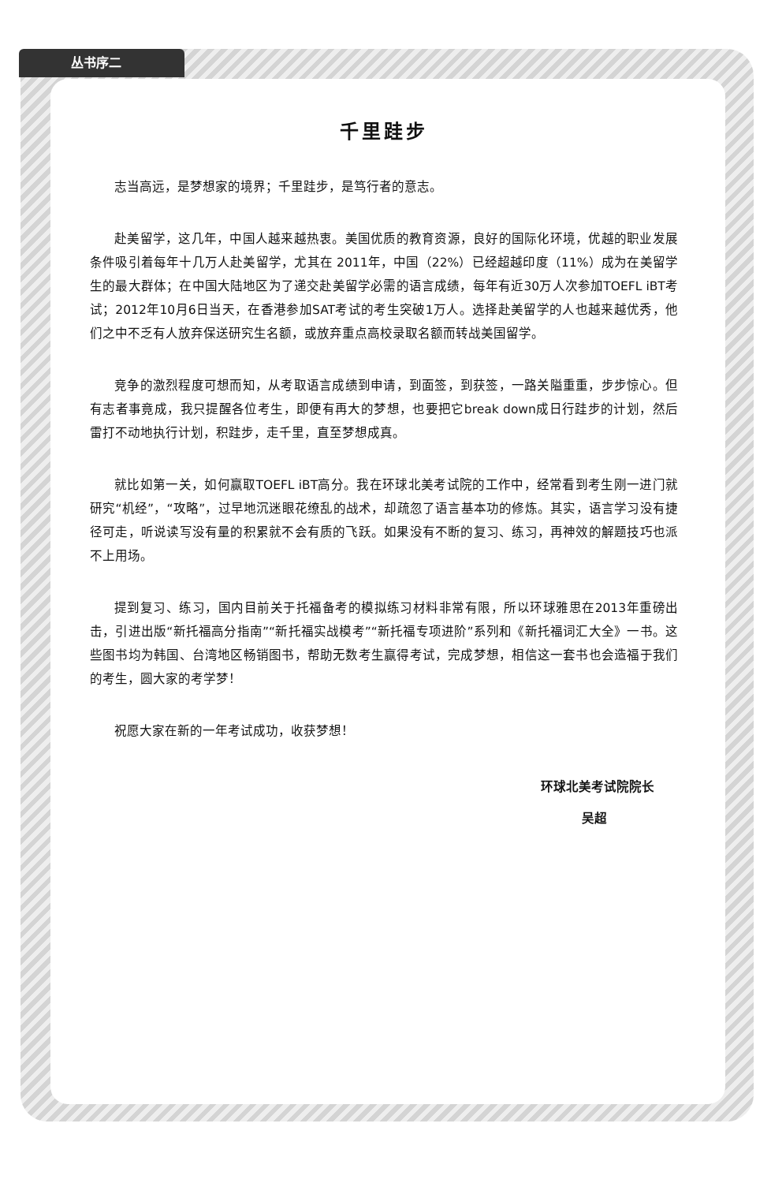丛书序二
千里跬步
志当高远，是梦想家的境界；千里跬步，是笃行者的意志。
赴美留学，这几年，中国人越来越热衷。美国优质的教育资源，良好的国际化环境，优越的职业发展条件吸引着每年十几万人赴美留学，尤其在 2011年，中国（22%）已经超越印度（11%）成为在美留学生的最大群体；在中国大陆地区为了递交赴美留学必需的语言成绩，每年有近30万人次参加TOEFL iBT考试；2012年10月6日当天，在香港参加SAT考试的考生突破1万人。选择赴美留学的人也越来越优秀，他们之中不乏有人放弃保送研究生名额，或放弃重点高校录取名额而转战美国留学。
竞争的激烈程度可想而知，从考取语言成绩到申请，到面签，到获签，一路关隘重重，步步惊心。但有志者事竟成，我只提醒各位考生，即便有再大的梦想，也要把它break down成日行跬步的计划，然后雷打不动地执行计划，积跬步，走千里，直至梦想成真。
就比如第一关，如何赢取TOEFL iBT高分。我在环球北美考试院的工作中，经常看到考生刚一进门就研究“机经”，“攻略”，过早地沉迷眼花缭乱的战术，却疏忽了语言基本功的修炼。其实，语言学习没有捷径可走，听说读写没有量的积累就不会有质的飞跃。如果没有不断的复习、练习，再神效的解题技巧也派不上用场。
提到复习、练习，国内目前关于托福备考的模拟练习材料非常有限，所以环球雅思在2013年重磅出击，引进出版“新托福高分指南”“新托福实战模考”“新托福专项进阶”系列和《新托福词汇大全》一书。这些图书均为韩国、台湾地区畅销图书，帮助无数考生赢得考试，完成梦想，相信这一套书也会造福于我们的考生，圆大家的考学梦！
祝愿大家在新的一年考试成功，收获梦想！
环球北美考试院院长
吴超